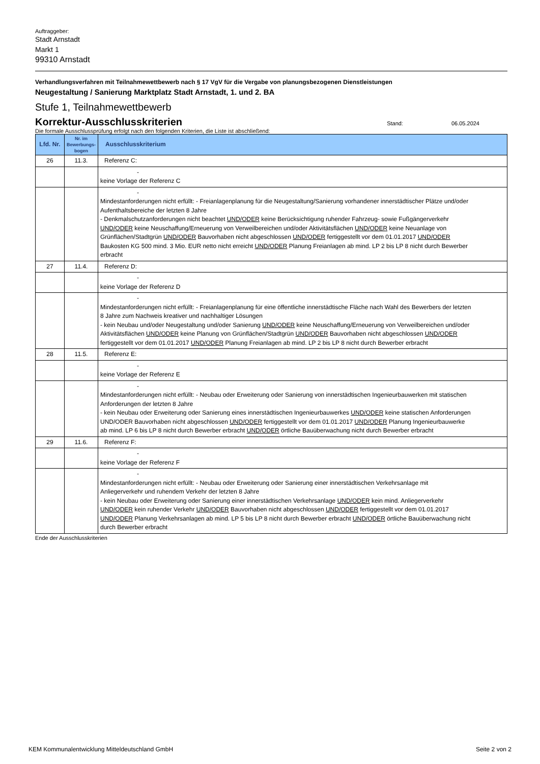Auftraggeber:
Stadt Arnstadt
Markt 1
99310 Arnstadt
Verhandlungsverfahren mit Teilnahmewettbewerb nach § 17 VgV für die Vergabe von planungsbezogenen Dienstleistungen
Neugestaltung / Sanierung Marktplatz Stadt Arnstadt, 1. und 2. BA
Stufe 1, Teilnahmewettbewerb
Korrektur-Ausschlusskriterien Stand: 06.05.2024
Die formale Ausschlussprüfung erfolgt nach den folgenden Kriterien, die Liste ist abschließend:
| Lfd. Nr. | Nr. im Bewerbungs-bogen | Ausschlusskriterium |
| --- | --- | --- |
| 26 | 11.3. | Referenz C: |
| | | - keine Vorlage der Referenz C |
| | | - Mindestanforderungen nicht erfüllt: - Freianlagenplanung für die Neugestaltung/Sanierung vorhandener innerstädtischer Plätze und/oder Aufenthaltsbereiche der letzten 8 Jahre - Denkmalschutzanforderungen nicht beachtet UND/ODER keine Berücksichtigung ruhender Fahrzeug- sowie Fußgängerverkehr UND/ODER keine Neuschaffung/Erneuerung von Verweilbereichen und/oder Aktivitätsflächen UND/ODER keine Neuanlage von Grünflächen/Stadtgrün UND/ODER Bauvorhaben nicht abgeschlossen UND/ODER fertiggestellt vor dem 01.01.2017 UND/ODER Baukosten KG 500 mind. 3 Mio. EUR netto nicht erreicht UND/ODER Planung Freianlagen ab mind. LP 2 bis LP 8 nicht durch Bewerber erbracht |
| 27 | 11.4. | Referenz D: |
| | | - keine Vorlage der Referenz D |
| | | - Mindestanforderungen nicht erfüllt: - Freianlagenplanung für eine öffentliche innerstädtische Fläche nach Wahl des Bewerbers der letzten 8 Jahre zum Nachweis kreativer und nachhaltiger Lösungen - kein Neubau und/oder Neugestaltung und/oder Sanierung UND/ODER keine Neuschaffung/Erneuerung von Verweilbereichen und/oder Aktivitätsflächen UND/ODER keine Planung von Grünflächen/Stadtgrün UND/ODER Bauvorhaben nicht abgeschlossen UND/ODER fertiggestellt vor dem 01.01.2017 UND/ODER Planung Freianlagen ab mind. LP 2 bis LP 8 nicht durch Bewerber erbracht |
| 28 | 11.5. | Referenz E: |
| | | - keine Vorlage der Referenz E |
| | | - Mindestanforderungen nicht erfüllt: - Neubau oder Erweiterung oder Sanierung von innerstädtischen Ingenieurbauwerken mit statischen Anforderungen der letzten 8 Jahre - kein Neubau oder Erweiterung oder Sanierung eines innerstädtischen Ingenieurbauwerkes UND/ODER keine statischen Anforderungen UND/ODER Bauvorhaben nicht abgeschlossen UND/ODER fertiggestellt vor dem 01.01.2017 UND/ODER Planung Ingenieurbauwerke ab mind. LP 6 bis LP 8 nicht durch Bewerber erbracht UND/ODER örtliche Bauüberwachung nicht durch Bewerber erbracht |
| 29 | 11.6. | Referenz F: |
| | | - keine Vorlage der Referenz F |
| | | - Mindestanforderungen nicht erfüllt: - Neubau oder Erweiterung oder Sanierung einer innerstädtischen Verkehrsanlage mit Anliegerverkehr und ruhendem Verkehr der letzten 8 Jahre - kein Neubau oder Erweiterung oder Sanierung einer innerstädtischen Verkehrsanlage UND/ODER kein mind. Anliegerverkehr UND/ODER kein ruhender Verkehr UND/ODER Bauvorhaben nicht abgeschlossen UND/ODER fertiggestellt vor dem 01.01.2017 UND/ODER Planung Verkehrsanlagen ab mind. LP 5 bis LP 8 nicht durch Bewerber erbracht UND/ODER örtliche Bauüberwachung nicht durch Bewerber erbracht |
Ende der Ausschlusskriterien
KEM Kommunalentwicklung Mitteldeutschland GmbH Seite 2 von 2